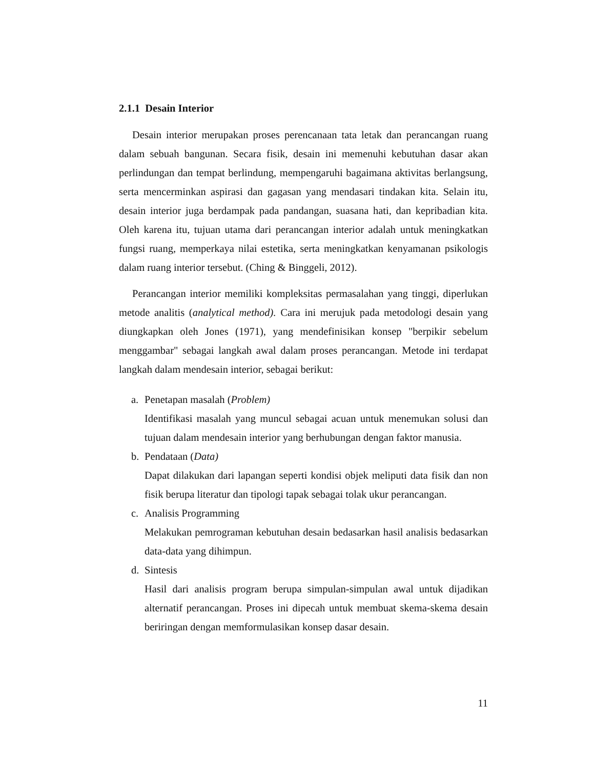2.1.1 Desain Interior
Desain interior merupakan proses perencanaan tata letak dan perancangan ruang dalam sebuah bangunan. Secara fisik, desain ini memenuhi kebutuhan dasar akan perlindungan dan tempat berlindung, mempengaruhi bagaimana aktivitas berlangsung, serta mencerminkan aspirasi dan gagasan yang mendasari tindakan kita. Selain itu, desain interior juga berdampak pada pandangan, suasana hati, dan kepribadian kita. Oleh karena itu, tujuan utama dari perancangan interior adalah untuk meningkatkan fungsi ruang, memperkaya nilai estetika, serta meningkatkan kenyamanan psikologis dalam ruang interior tersebut. (Ching & Binggeli, 2012).
Perancangan interior memiliki kompleksitas permasalahan yang tinggi, diperlukan metode analitis (analytical method). Cara ini merujuk pada metodologi desain yang diungkapkan oleh Jones (1971), yang mendefinisikan konsep "berpikir sebelum menggambar" sebagai langkah awal dalam proses perancangan. Metode ini terdapat langkah dalam mendesain interior, sebagai berikut:
a. Penetapan masalah (Problem)
Identifikasi masalah yang muncul sebagai acuan untuk menemukan solusi dan tujuan dalam mendesain interior yang berhubungan dengan faktor manusia.
b. Pendataan (Data)
Dapat dilakukan dari lapangan seperti kondisi objek meliputi data fisik dan non fisik berupa literatur dan tipologi tapak sebagai tolak ukur perancangan.
c. Analisis Programming
Melakukan pemrograman kebutuhan desain bedasarkan hasil analisis bedasarkan data-data yang dihimpun.
d. Sintesis
Hasil dari analisis program berupa simpulan-simpulan awal untuk dijadikan alternatif perancangan. Proses ini dipecah untuk membuat skema-skema desain beriringan dengan memformulasikan konsep dasar desain.
11